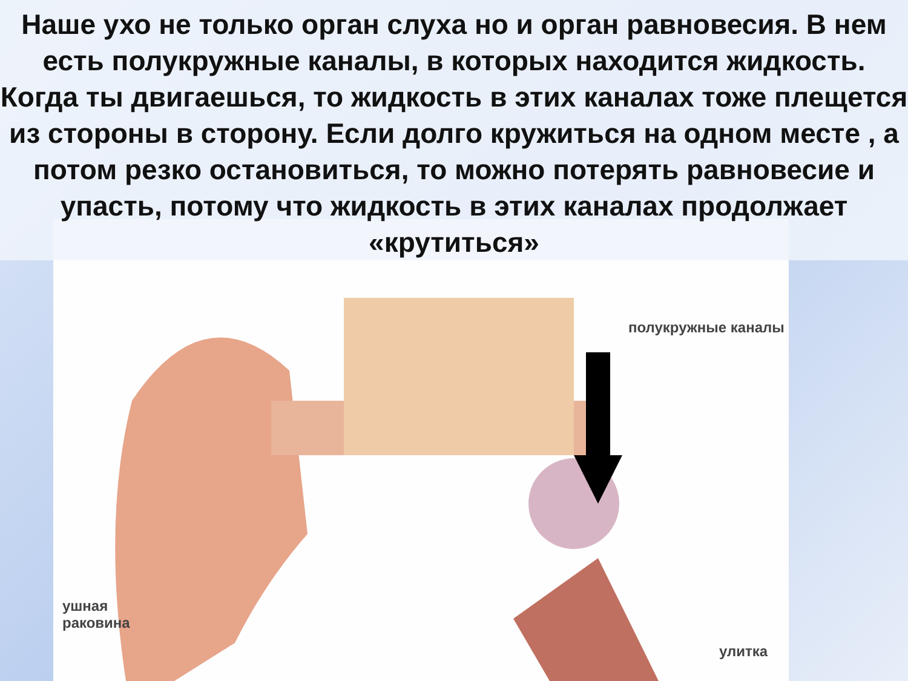Наше ухо не только орган слуха но и орган равновесия. В нем есть полукружные каналы, в которых находится жидкость. Когда ты двигаешься, то жидкость в этих каналах тоже плещется из стороны в сторону. Если долго кружиться на одном месте , а потом резко остановиться, то можно потерять равновесие и упасть, потому что жидкость в этих каналах продолжает «крутиться»
полукружные каналы
ушная
раковина
улитка